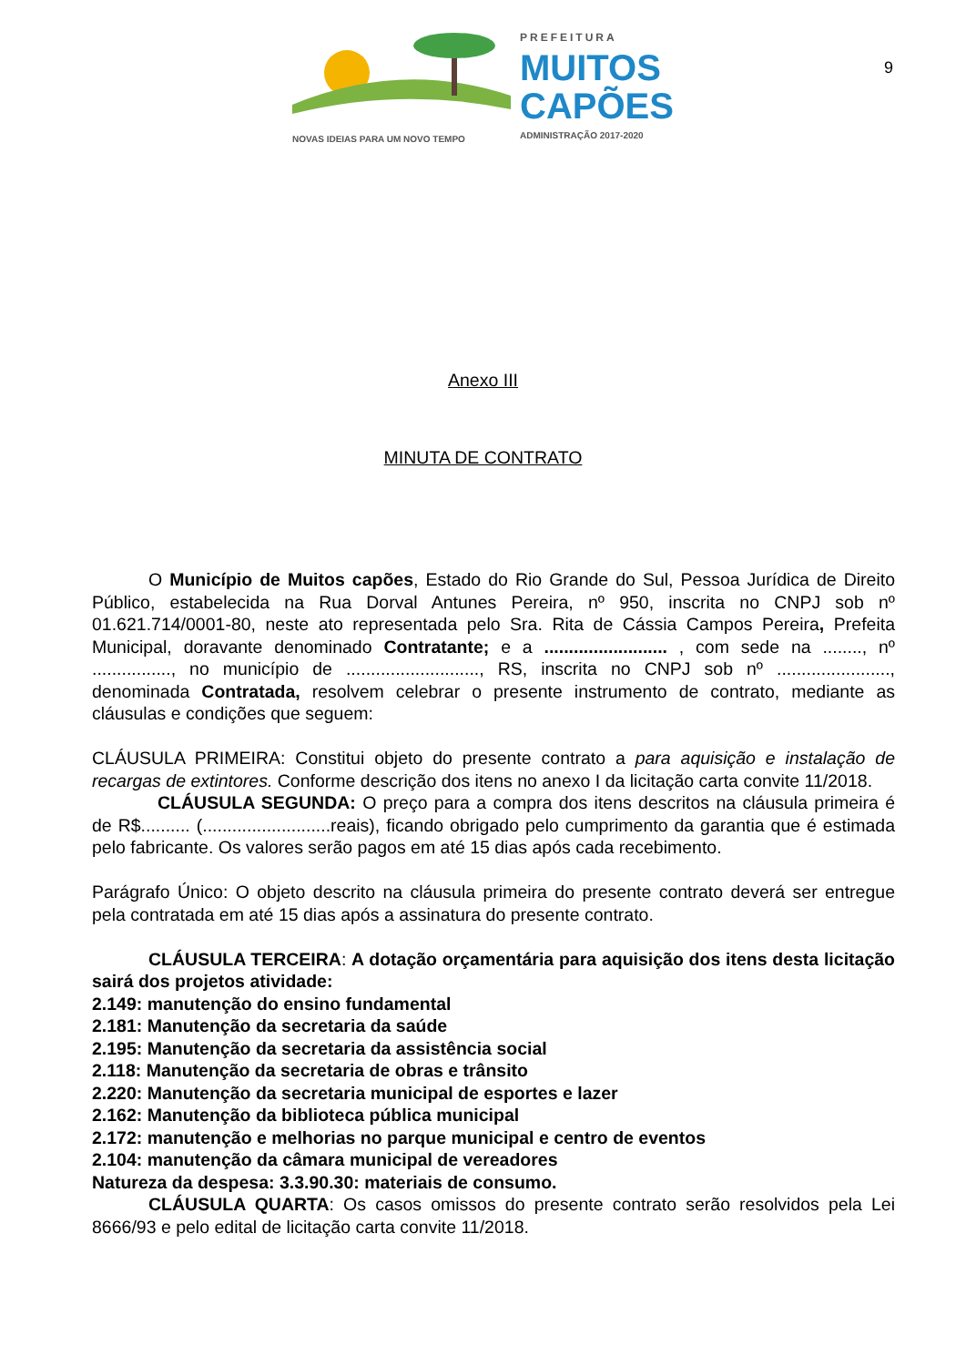NOVAS IDEIAS PARA UM NOVO TEMPO
PREFEITURA
MUITOS
CAPÕES
ADMINISTRAÇÃO 2017-2020
9
Anexo III
MINUTA DE CONTRATO
O Município de Muitos capões, Estado do Rio Grande do Sul, Pessoa Jurídica de Direito Público, estabelecida na Rua Dorval Antunes Pereira, nº 950, inscrita no CNPJ sob nº 01.621.714/0001-80, neste ato representada pelo Sra. Rita de Cássia Campos Pereira, Prefeita Municipal, doravante denominado Contratante; e a ......................... , com sede na ........, nº ................, no município de ..........................., RS, inscrita no CNPJ sob nº ......................., denominada Contratada, resolvem celebrar o presente instrumento de contrato, mediante as cláusulas e condições que seguem:
CLÁUSULA PRIMEIRA: Constitui objeto do presente contrato a para aquisição e instalação de recargas de extintores. Conforme descrição dos itens no anexo I da licitação carta convite 11/2018.
CLÁUSULA SEGUNDA: O preço para a compra dos itens descritos na cláusula primeira é de R$.......... (..........................reais), ficando obrigado pelo cumprimento da garantia que é estimada pelo fabricante. Os valores serão pagos em até 15 dias após cada recebimento.
Parágrafo Único: O objeto descrito na cláusula primeira do presente contrato deverá ser entregue pela contratada em até 15 dias após a assinatura do presente contrato.
CLÁUSULA TERCEIRA: A dotação orçamentária para aquisição dos itens desta licitação sairá dos projetos atividade:
2.149: manutenção do ensino fundamental
2.181: Manutenção da secretaria da saúde
2.195: Manutenção da secretaria da assistência social
2.118: Manutenção da secretaria de obras e trânsito
2.220: Manutenção da secretaria municipal de esportes e lazer
2.162: Manutenção da biblioteca pública municipal
2.172: manutenção e melhorias no parque municipal e centro de eventos
2.104: manutenção da câmara municipal de vereadores
Natureza da despesa: 3.3.90.30: materiais de consumo.
CLÁUSULA QUARTA: Os casos omissos do presente contrato serão resolvidos pela Lei 8666/93 e pelo edital de licitação carta convite 11/2018.